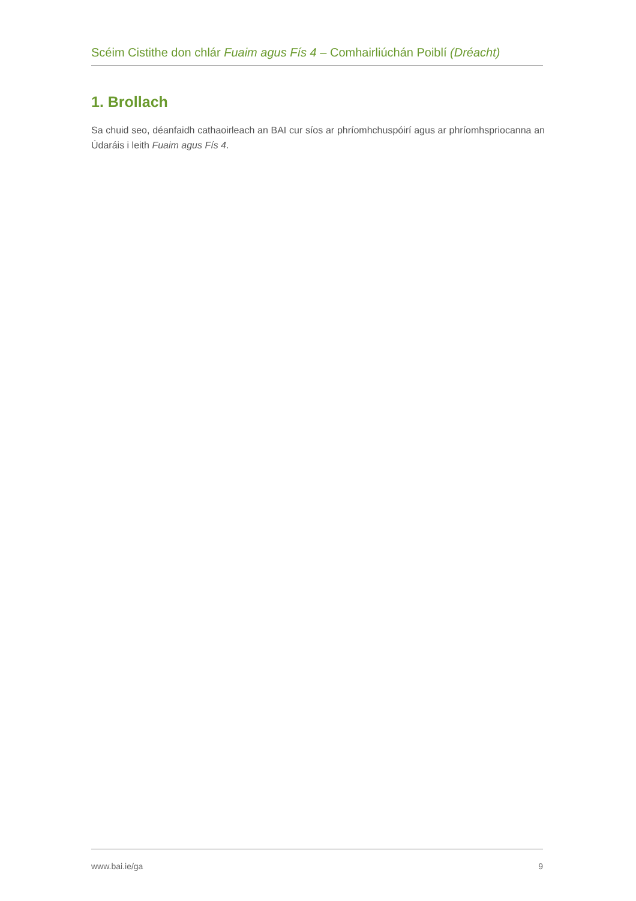Scéim Cistithe don chlár Fuaim agus Fís 4 – Comhairliúchán Poiblí (Dréacht)
1. Brollach
Sa chuid seo, déanfaidh cathaoirleach an BAI cur síos ar phríomhchuspóirí agus ar phríomhspriocanna an Údaráis i leith Fuaim agus Fís 4.
www.bai.ie/ga 9